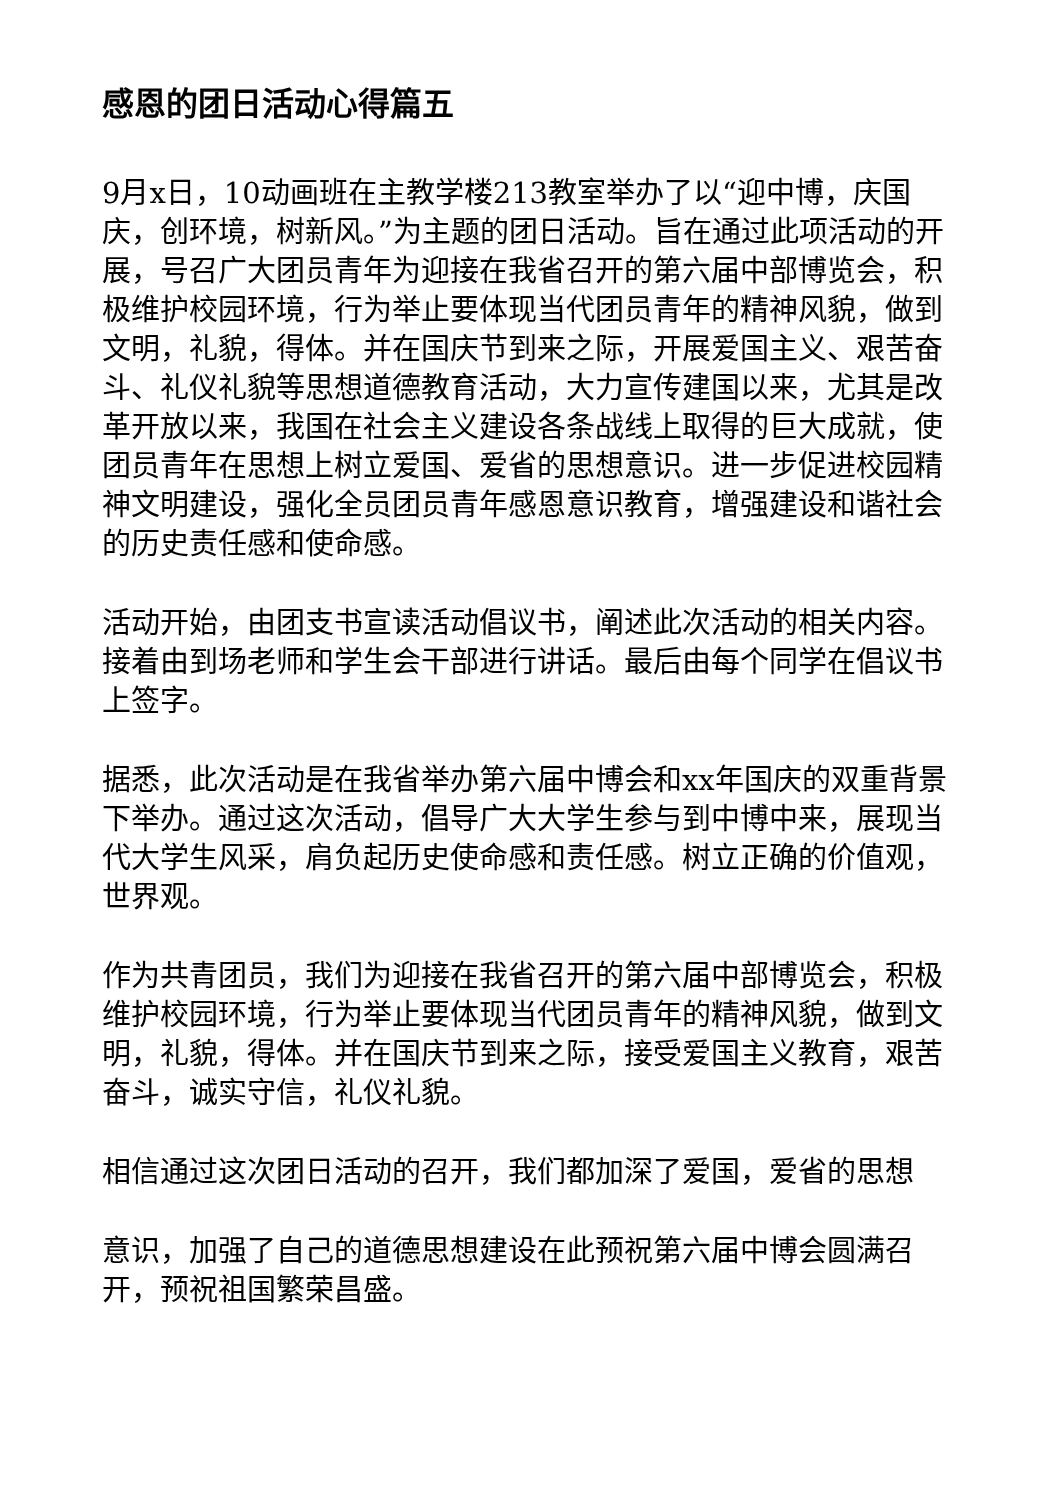感恩的团日活动心得篇五
9月x日，10动画班在主教学楼213教室举办了以“迎中博，庆国庆，创环境，树新风。”为主题的团日活动。旨在通过此项活动的开展，号召广大团员青年为迎接在我省召开的第六届中部博览会，积极维护校园环境，行为举止要体现当代团员青年的精神风貌，做到文明，礼貌，得体。并在国庆节到来之际，开展爱国主义、艰苦奋斗、礼仪礼貌等思想道德教育活动，大力宣传建国以来，尤其是改革开放以来，我国在社会主义建设各条战线上取得的巨大成就，使团员青年在思想上树立爱国、爱省的思想意识。进一步促进校园精神文明建设，强化全员团员青年感恩意识教育，增强建设和谐社会的历史责任感和使命感。
活动开始，由团支书宣读活动倡议书，阐述此次活动的相关内容。接着由到场老师和学生会干部进行讲话。最后由每个同学在倡议书上签字。
据悉，此次活动是在我省举办第六届中博会和xx年国庆的双重背景下举办。通过这次活动，倡导广大大学生参与到中博中来，展现当代大学生风采，肩负起历史使命感和责任感。树立正确的价值观，世界观。
作为共青团员，我们为迎接在我省召开的第六届中部博览会，积极维护校园环境，行为举止要体现当代团员青年的精神风貌，做到文明，礼貌，得体。并在国庆节到来之际，接受爱国主义教育，艰苦奋斗，诚实守信，礼仪礼貌。
相信通过这次团日活动的召开，我们都加深了爱国，爱省的思想
意识，加强了自己的道德思想建设在此预祝第六届中博会圆满召开，预祝祖国繁荣昌盛。